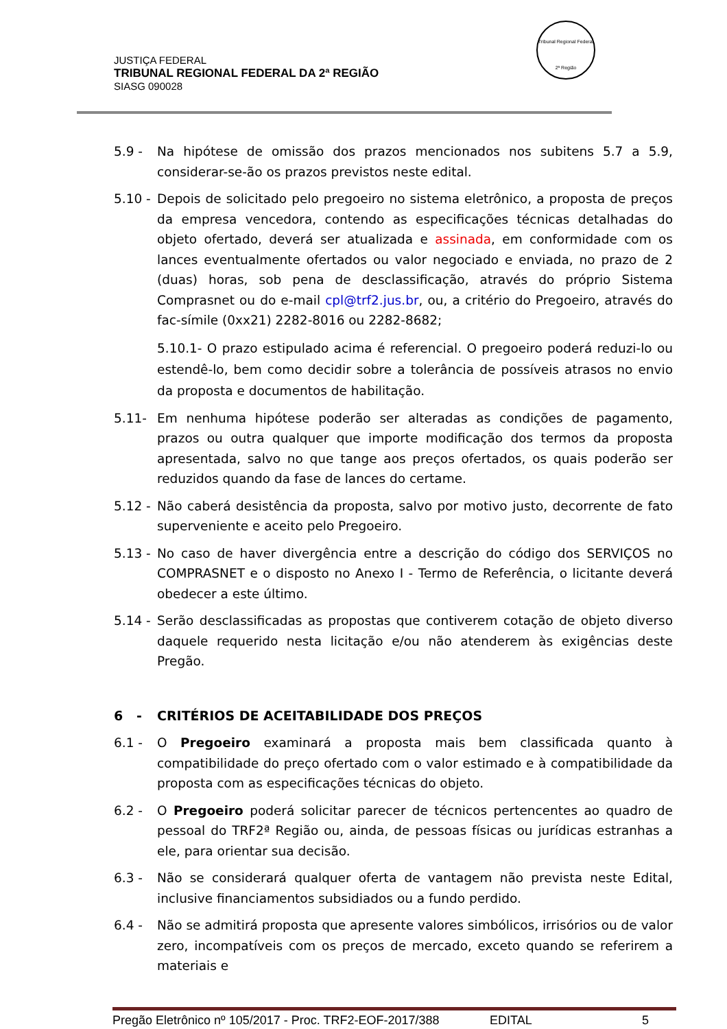JUSTIÇA FEDERAL
TRIBUNAL REGIONAL FEDERAL DA 2ª REGIÃO
SIASG 090028
Tribunal Regional Federal
2ª Região
5.9 - Na hipótese de omissão dos prazos mencionados nos subitens 5.7 a 5.9, considerar-se-ão os prazos previstos neste edital.
5.10 -
Depois de solicitado pelo pregoeiro no sistema eletrônico, a proposta de preços da empresa vencedora, contendo as especificações técnicas detalhadas do objeto ofertado, deverá ser atualizada e assinada, em conformidade com os lances eventualmente ofertados ou valor negociado e enviada, no prazo de 2 (duas) horas, sob pena de desclassificação, através do próprio Sistema Comprasnet ou do e-mail cpl@trf2.jus.br, ou, a critério do Pregoeiro, através do fac-símile (0xx21) 2282-8016 ou 2282-8682;
5.10.1- O prazo estipulado acima é referencial. O pregoeiro poderá reduzi-lo ou estendê-lo, bem como decidir sobre a tolerância de possíveis atrasos no envio da proposta e documentos de habilitação.
5.11- Em nenhuma hipótese poderão ser alteradas as condições de pagamento, prazos ou outra qualquer que importe modificação dos termos da proposta apresentada, salvo no que tange aos preços ofertados, os quais poderão ser reduzidos quando da fase de lances do certame.
5.12 -
Não caberá desistência da proposta, salvo por motivo justo, decorrente de fato superveniente e aceito pelo Pregoeiro.
5.13 -
No caso de haver divergência entre a descrição do código dos SERVIÇOS no COMPRASNET e o disposto no Anexo I - Termo de Referência, o licitante deverá obedecer a este último.
5.14 -
Serão desclassificadas as propostas que contiverem cotação de objeto diverso daquele requerido nesta licitação e/ou não atenderem às exigências deste Pregão.
6 - CRITÉRIOS DE ACEITABILIDADE DOS PREÇOS
6.1 - O Pregoeiro examinará a proposta mais bem classificada quanto à compatibilidade do preço ofertado com o valor estimado e à compatibilidade da proposta com as especificações técnicas do objeto.
6.2 - O Pregoeiro poderá solicitar parecer de técnicos pertencentes ao quadro de pessoal do TRF2ª Região ou, ainda, de pessoas físicas ou jurídicas estranhas a ele, para orientar sua decisão.
6.3 - Não se considerará qualquer oferta de vantagem não prevista neste Edital, inclusive financiamentos subsidiados ou a fundo perdido.
6.4 - Não se admitirá proposta que apresente valores simbólicos, irrisórios ou de valor zero, incompatíveis com os preços de mercado, exceto quando se referirem a materiais e
Pregão Eletrônico nº 105/2017 - Proc. TRF2-EOF-2017/388 EDITAL 5